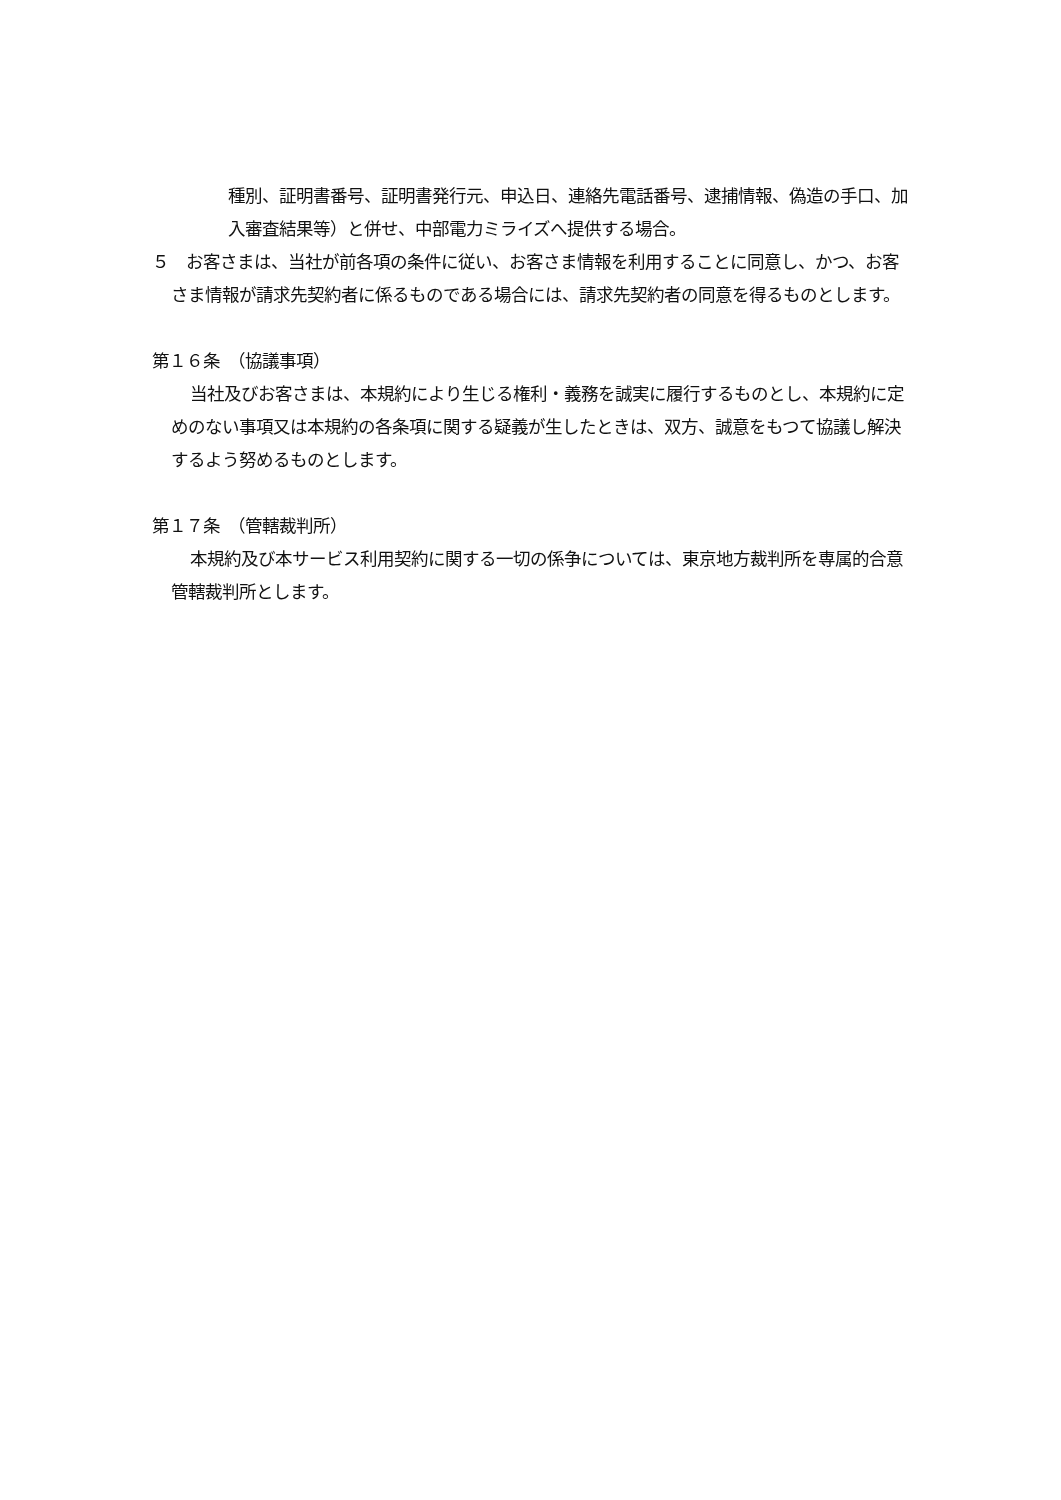種別、証明書番号、証明書発行元、申込日、連絡先電話番号、逮捕情報、偽造の手口、加入審査結果等）と併せ、中部電力ミライズへ提供する場合。
５　お客さまは、当社が前各項の条件に従い、お客さま情報を利用することに同意し、かつ、お客さま情報が請求先契約者に係るものである場合には、請求先契約者の同意を得るものとします。
第１６条　（協議事項）
当社及びお客さまは、本規約により生じる権利・義務を誠実に履行するものとし、本規約に定めのない事項又は本規約の各条項に関する疑義が生したときは、双方、誠意をもつて協議し解決するよう努めるものとします。
第１７条　（管轄裁判所）
本規約及び本サービス利用契約に関する一切の係争については、東京地方裁判所を専属的合意管轄裁判所とします。